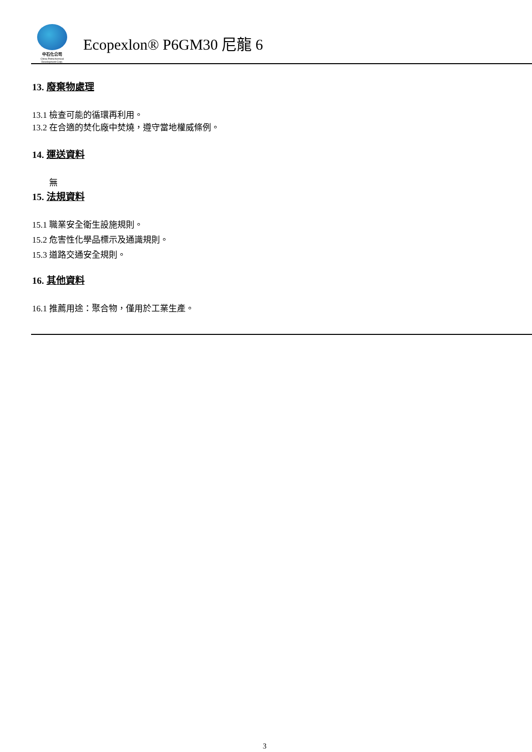中石化公司
China Petrochemical
Development Corp.
Ecopexlon® P6GM30 尼龍 6
13. 廢棄物處理
13.1 檢查可能的循環再利用。
13.2 在合適的焚化廠中焚燒，遵守當地權威條例。
14. 運送資料
無
15. 法規資料
15.1 職業安全衛生設施規則。
15.2 危害性化學品標示及通識規則。
15.3 道路交通安全規則。
16. 其他資料
16.1 推薦用途：聚合物，僅用於工業生產。
3